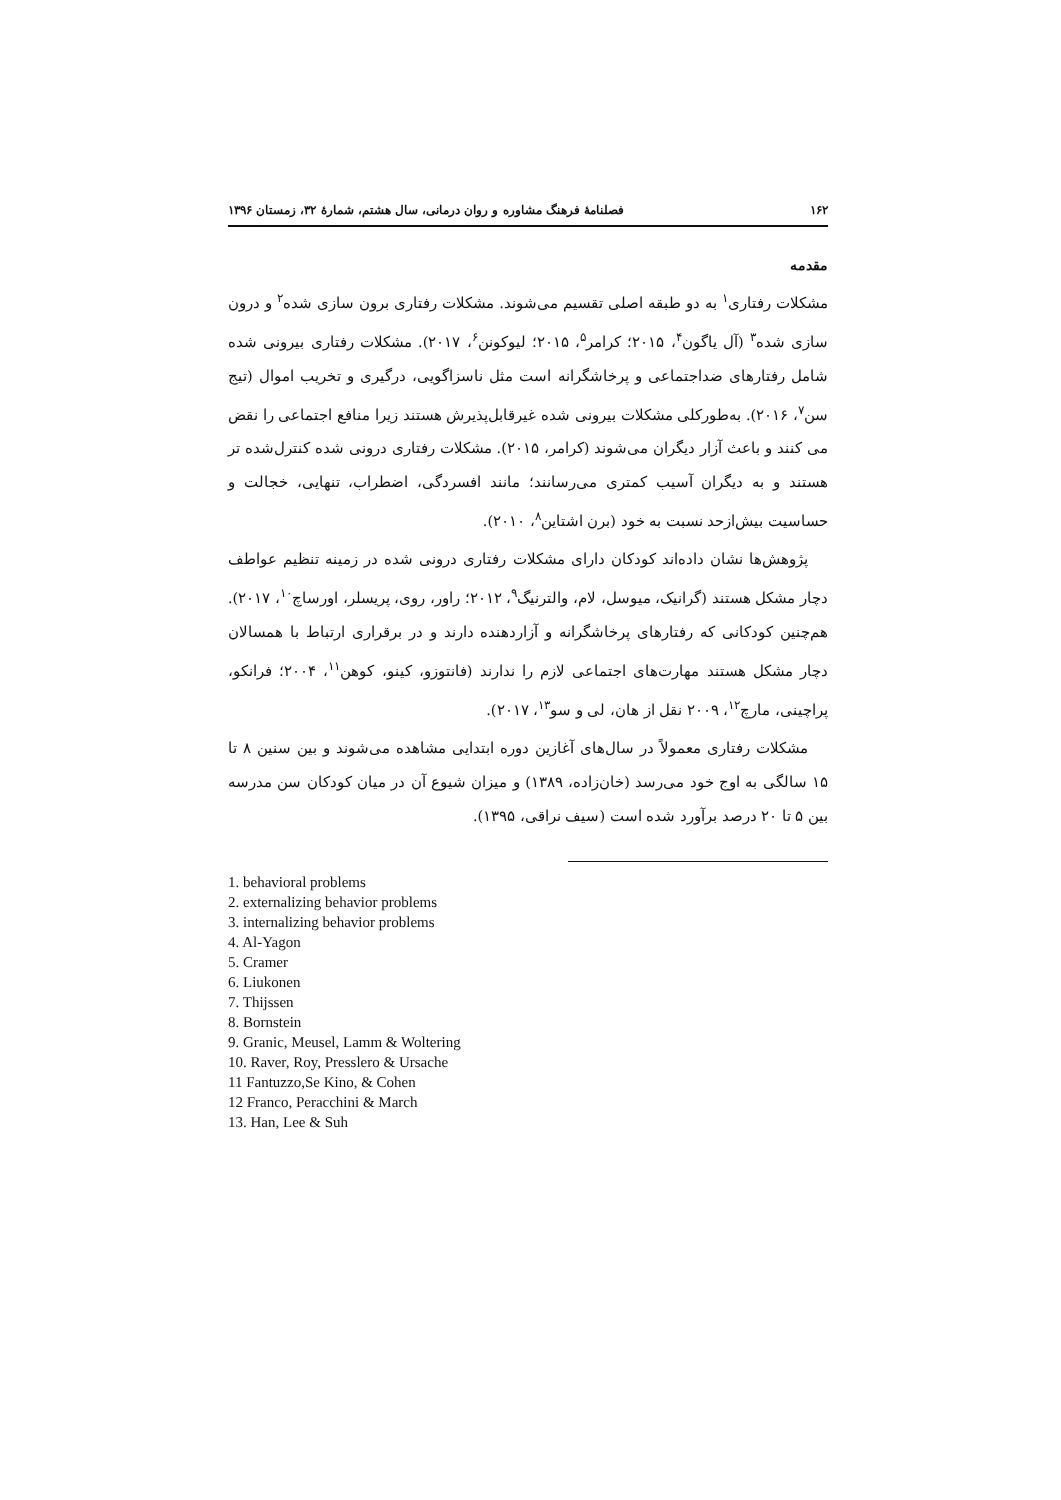۱۶۲ فصلنامۀ فرهنگ مشاوره و روان درمانی، سال هشتم، شمارۀ ۳۲، زمستان ۱۳۹۶
مقدمه
مشکلات رفتاری<sup>۱</sup> به دو طبقه اصلی تقسیم می‌شوند. مشکلات رفتاری برون سازی شده<sup>۲</sup> و درون سازی شده<sup>۳</sup> (آل یاگون<sup>۴</sup>، ۲۰۱۵؛ کرامر<sup>۵</sup>، ۲۰۱۵؛ لیوکونن<sup>۶</sup>، ۲۰۱۷). مشکلات رفتاری بیرونی شده شامل رفتارهای ضداجتماعی و پرخاشگرانه است مثل ناسزاگویی، درگیری و تخریب اموال (تیج سن<sup>۷</sup>، ۲۰۱۶). به‌طورکلی مشکلات بیرونی شده غیرقابل‌پذیرش هستند زیرا منافع اجتماعی را نقض می کنند و باعث آزار دیگران می‌شوند (کرامر، ۲۰۱۵). مشکلات رفتاری درونی شده کنترل‌شده تر هستند و به دیگران آسیب کمتری می‌رسانند؛ مانند افسردگی، اضطراب، تنهایی، خجالت و حساسیت بیش‌ازحد نسبت به خود (برن اشتاین<sup>۸</sup>، ۲۰۱۰).
پژوهش‌ها نشان داده‌اند کودکان دارای مشکلات رفتاری درونی شده در زمینه تنظیم عواطف دچار مشکل هستند (گرانیک، میوسل، لام، والترنیگ<sup>۹</sup>، ۲۰۱۲؛ راور، روی، پریسلر، اورساچ<sup>۱۰</sup>، ۲۰۱۷). هم‌چنین کودکانی که رفتارهای پرخاشگرانه و آزاردهنده دارند و در برقراری ارتباط با همسالان دچار مشکل هستند مهارت‌های اجتماعی لازم را ندارند (فانتوزو، کینو، کوهن<sup>۱۱</sup>، ۲۰۰۴؛ فرانکو، پراچینی، مارچ<sup>۱۲</sup>، ۲۰۰۹ نقل از هان، لی و سو<sup>۱۳</sup>، ۲۰۱۷).
مشکلات رفتاری معمولاً در سال‌های آغازین دوره ابتدایی مشاهده می‌شوند و بین سنین ۸ تا ۱۵ سالگی به اوج خود می‌رسد (خان‌زاده، ۱۳۸۹) و میزان شیوع آن در میان کودکان سن مدرسه بین ۵ تا ۲۰ درصد برآورد شده است (سیف نراقی، ۱۳۹۵).
1. behavioral problems
2. externalizing behavior problems
3. internalizing behavior problems
4. Al-Yagon
5. Cramer
6. Liukonen
7. Thijssen
8. Bornstein
9. Granic, Meusel, Lamm & Woltering
10. Raver, Roy, Presslero & Ursache
11 Fantuzzo,Se Kino, & Cohen
12 Franco, Peracchini & March
13. Han, Lee & Suh